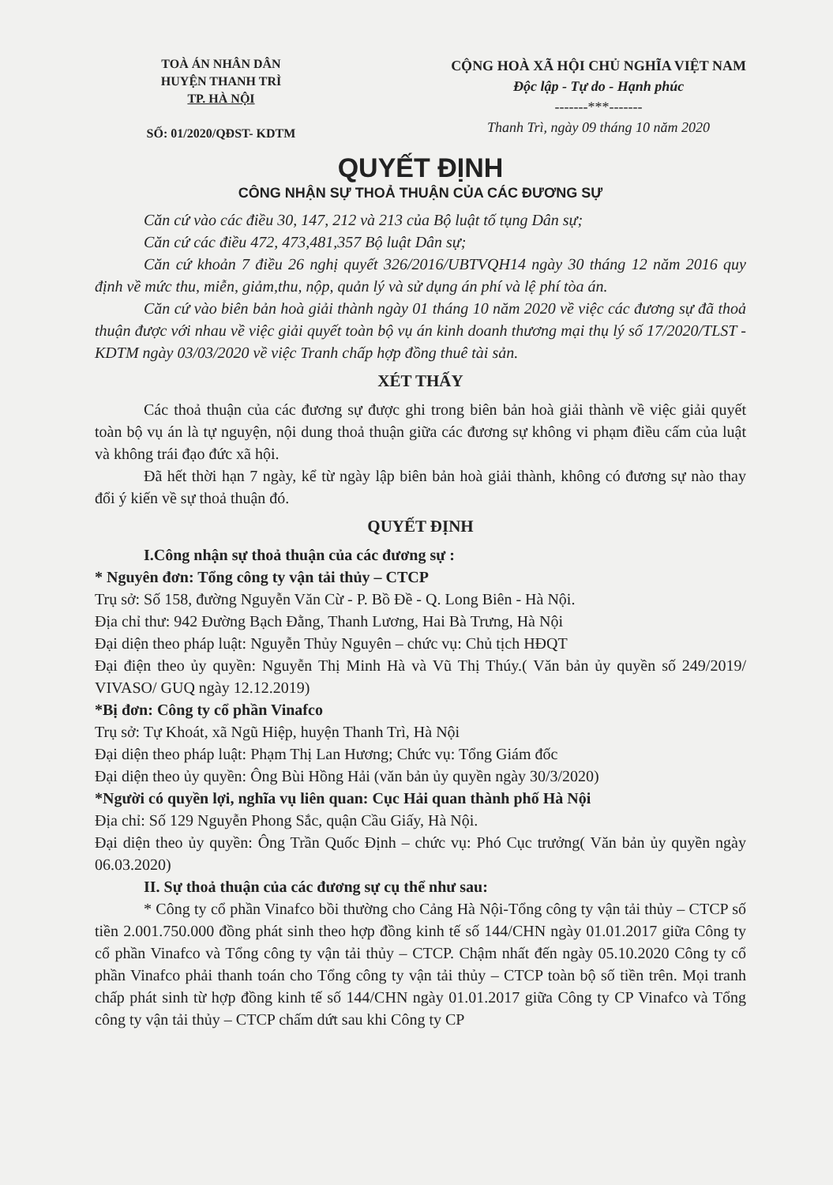TOÀ ÁN NHÂN DÂN
HUYỆN THANH TRÌ
TP. HÀ NỘI
SỐ: 01/2020/QĐST- KDTM
CỘNG HOÀ XÃ HỘI CHỦ NGHĨA VIỆT NAM
Độc lập - Tự do - Hạnh phúc
-------***-------
Thanh Trì, ngày 09 tháng 10 năm 2020
QUYẾT ĐỊNH
CÔNG NHẬN SỰ THOẢ THUẬN CỦA CÁC ĐƯƠNG SỰ
Căn cứ vào các điều 30, 147, 212 và 213 của Bộ luật tố tụng Dân sự;
Căn cứ các điều 472, 473,481,357 Bộ luật Dân sự;
Căn cứ khoản 7 điều 26 nghị quyết 326/2016/UBTVQH14 ngày 30 tháng 12 năm 2016 quy định về mức thu, miễn, giảm,thu, nộp, quản lý và sử dụng án phí và lệ phí tòa án.
Căn cứ vào biên bản hoà giải thành ngày 01 tháng 10 năm 2020 về việc các đương sự đã thoả thuận được với nhau về việc giải quyết toàn bộ vụ án kinh doanh thương mại thụ lý số 17/2020/TLST - KDTM ngày 03/03/2020 về việc Tranh chấp hợp đồng thuê tài sản.
XÉT THẤY
Các thoả thuận của các đương sự được ghi trong biên bản hoà giải thành về việc giải quyết toàn bộ vụ án là tự nguyện, nội dung thoả thuận giữa các đương sự không vi phạm điều cấm của luật và không trái đạo đức xã hội.
Đã hết thời hạn 7 ngày, kể từ ngày lập biên bản hoà giải thành, không có đương sự nào thay đổi ý kiến về sự thoả thuận đó.
QUYẾT ĐỊNH
I.Công nhận sự thoả thuận của các đương sự :
* Nguyên đơn: Tổng công ty vận tải thủy – CTCP
Trụ sở: Số 158, đường Nguyễn Văn Cừ - P. Bồ Đề - Q. Long Biên - Hà Nội.
Địa chỉ thư: 942 Đường Bạch Đằng, Thanh Lương, Hai Bà Trưng, Hà Nội
Đại diện theo pháp luật: Nguyễn Thủy Nguyên – chức vụ: Chủ tịch HĐQT
Đại điện theo ủy quyền: Nguyễn Thị Minh Hà và Vũ Thị Thúy.( Văn bản ủy quyền số 249/2019/ VIVASO/ GUQ ngày 12.12.2019)
*Bị đơn: Công ty cổ phần Vinafco
Trụ sở: Tự Khoát, xã Ngũ Hiệp, huyện Thanh Trì, Hà Nội
Đại diện theo pháp luật: Phạm Thị Lan Hương; Chức vụ: Tổng Giám đốc
Đại diện theo ủy quyền: Ông Bùi Hồng Hải (văn bản ủy quyền ngày 30/3/2020)
*Người có quyền lợi, nghĩa vụ liên quan: Cục Hải quan thành phố Hà Nội
Địa chỉ: Số 129 Nguyễn Phong Sắc, quận Cầu Giấy, Hà Nội.
Đại diện theo ủy quyền: Ông Trần Quốc Định – chức vụ: Phó Cục trưởng( Văn bản ủy quyền ngày 06.03.2020)
II. Sự thoả thuận của các đương sự cụ thể như sau:
* Công ty cổ phần Vinafco bồi thường cho Cảng Hà Nội-Tổng công ty vận tải thủy – CTCP số tiền 2.001.750.000 đồng phát sinh theo hợp đồng kinh tế số 144/CHN ngày 01.01.2017 giữa Công ty cổ phần Vinafco và Tổng công ty vận tải thủy – CTCP. Chậm nhất đến ngày 05.10.2020 Công ty cổ phần Vinafco phải thanh toán cho Tổng công ty vận tải thủy – CTCP toàn bộ số tiền trên. Mọi tranh chấp phát sinh từ hợp đồng kinh tế số 144/CHN ngày 01.01.2017 giữa Công ty CP Vinafco và Tổng công ty vận tải thủy – CTCP chấm dứt sau khi Công ty CP